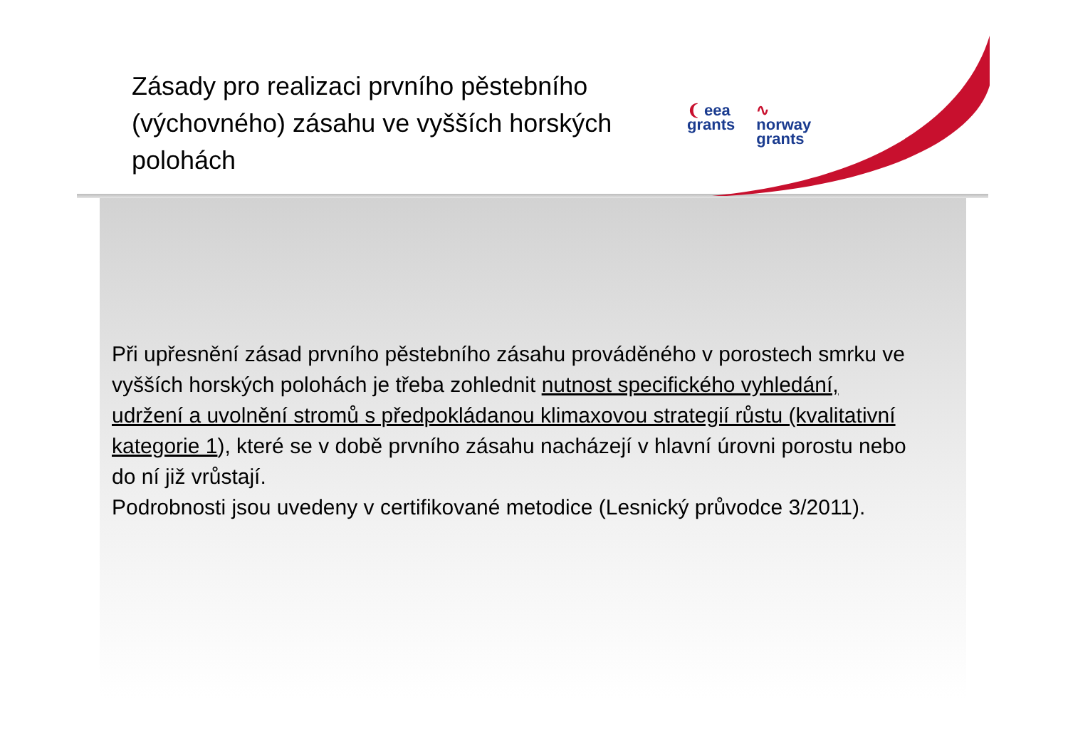Zásady pro realizaci prvního pěstebního (výchovného) zásahu ve vyšších horských polohách
❨ eea
grants
∿
norway
grants
Při upřesnění zásad prvního pěstebního zásahu prováděného v porostech smrku ve vyšších horských polohách je třeba zohlednit nutnost specifického vyhledání, udržení a uvolnění stromů s předpokládanou klimaxovou strategií růstu (kvalitativní kategorie 1), které se v době prvního zásahu nacházejí v hlavní úrovni porostu nebo do ní již vrůstají.
Podrobnosti jsou uvedeny v certifikované metodice (Lesnický průvodce 3/2011).